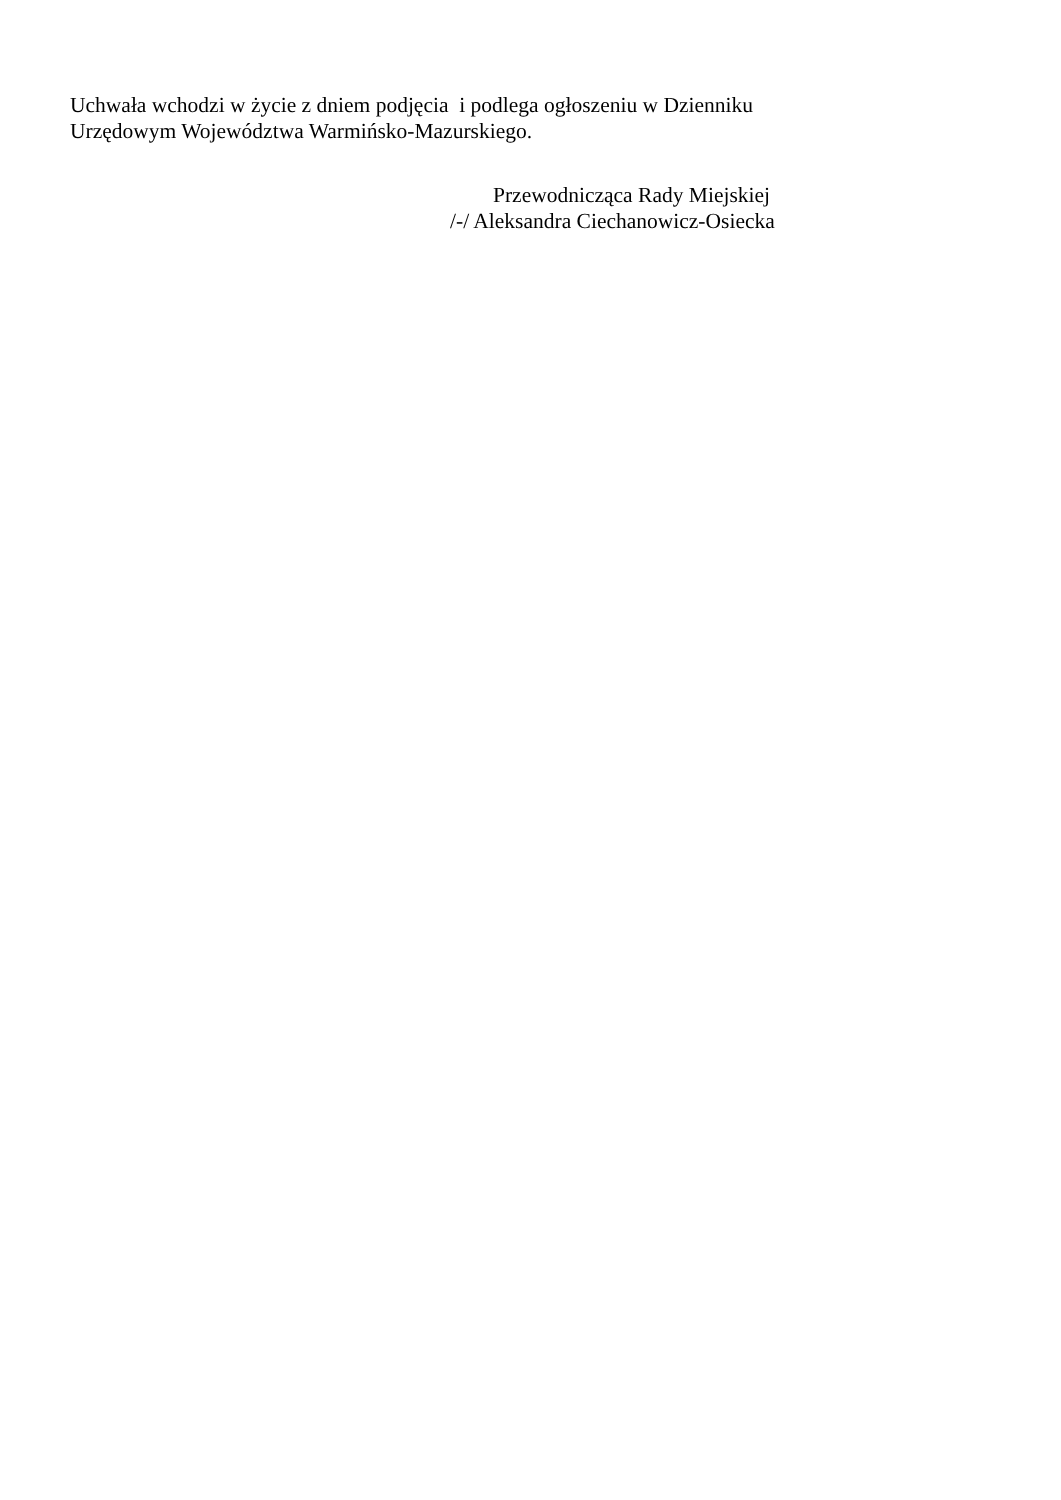Uchwała wchodzi w życie z dniem podjęcia i podlega ogłoszeniu w Dzienniku
Urzędowym Województwa Warmińsko-Mazurskiego.
Przewodnicząca Rady Miejskiej
/-/ Aleksandra Ciechanowicz-Osiecka